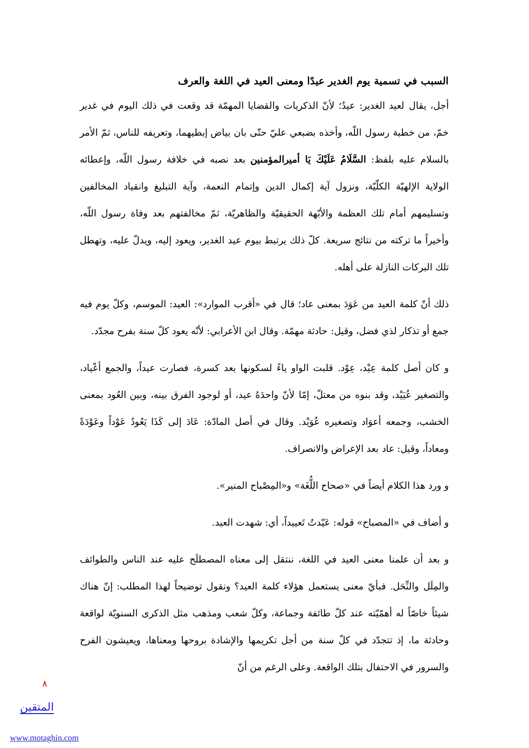السبب في تسمية يوم الغدير عيدًا ومعنى العيد في اللغة والعرف
أجل، يقال لعيد الغدير: عيدٌ؛ لأنّ الذكريات والقضايا المهمّة قد وقعت في ذلك اليوم في غدير خمّ، من خطبة رسول اللّه، وأخذه بضبعي عليّ حتّى بان بياض إبطيهما، وتعريفه للناس، ثمّ الأمر بالسلام عليه بلفظ: السَّلَامُ عَلَيْكَ يَا أميرالمؤمنين بعد نصبه في خلافة رسول اللّه، وإعطائه الولاية الإلهيّة الكلّيّة، ونزول آية إكمال الدين وإتمام النعمة، وآية التبليغ وانقياد المخالفين وتسليمهم أمام تلك العظمة والأبّهة الحقيقيّة والظاهريّة، ثمّ مخالفتهم بعد وفاة رسول اللّه، وأخيراً ما تركته من نتائج سريعة. كلّ ذلك يرتبط بيوم عيد الغدير، ويعود إليه، ويدلّ عليه، وتهطل تلك البركات النازلة على أهله.
ذلك أنّ كلمة العيد من عَوَدَ بمعنى عاد؛ قال في «أقرب الموارد»: العيد: الموسم، وكلّ يوم فيه جمع أو تذكار لذي فضل، وقيل: حادثة مهمّة. وقال ابن الأعرابي: لأنّه يعود كلّ سنة بفرح مجدّد.
و كان أصل كلمة عِيْد، عِوْد. قلبت الواو ياءً لسكونها بعد كسرة، فصارت عيداً، والجمع أعْياد، والتصغير عُيَيْد، وقد بنوه من معتلّ، إمّا لأنّ واحدَهُ عيد، أو لوجود الفرق بينه، وبين العُود بمعنى الخشب، وجمعه أعوَاد وتصغيره عُوَيْد. وقال في أصل المادّة: عَادَ إلى كَذَا يَعُودُ عَوْداً وعَوْدَةً ومعاداً، وقيل: عاد بعد الإعراض والانصراف.
و ورد هذا الكلام أيضاً في «صحاح اللُّغَة» و«المِصْباح المنير».
و أضاف في «المصباح» قوله: عَيّدتُ تَعييداً، أي: شهدت العيد.
و بعد أن علمنا معنى العيد في اللغة، ننتقل إلى معناه المصطلَح عليه عند الناس والطوائف والمِلَل والنِّحَل. فبأيّ معنى يستعمل هؤلاء كلمة العيد؟ ونقول توضيحاً لهذا المطلب: إنّ هناك شيئاً خاصّاً له أهمّيّته عند كلّ طائفة وجماعة، وكلّ شعب ومذهب مثل الذكرى السنويّة لواقعة وحادثة ما، إذ تتجدّد في كلّ سنة من أجل تكريمها والإشادة بروحها ومعناها، ويعيشون الفرح والسرور في الاحتفال بتلك الواقعة. وعلى الرغم من أنّ
٨
المتقين
www.motaghin.com